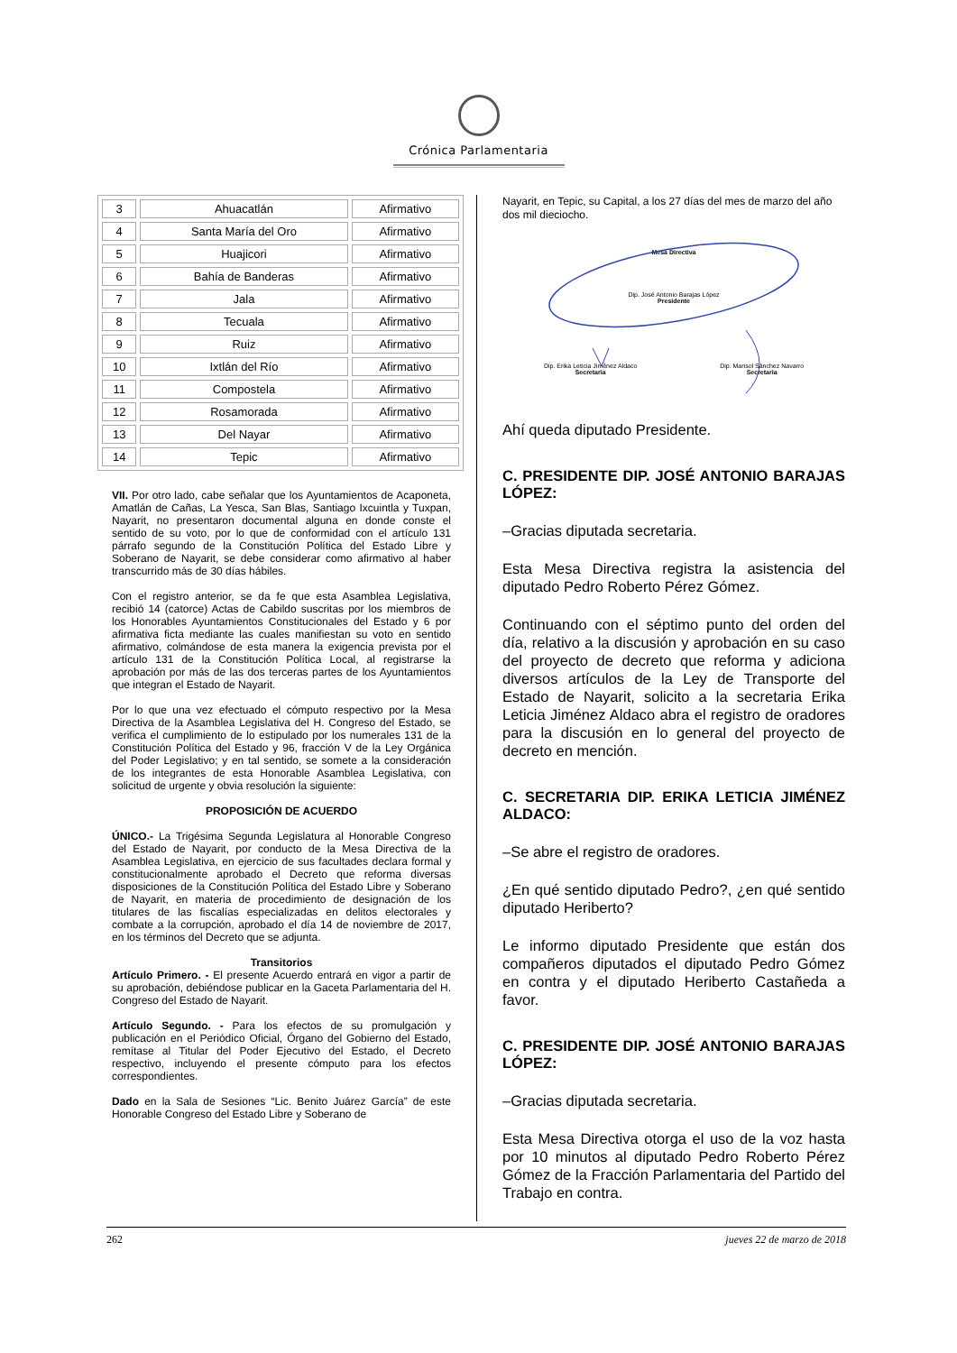Crónica Parlamentaria
| 3 | Ahuacatlán | Afirmativo |
| 4 | Santa María del Oro | Afirmativo |
| 5 | Huajicori | Afirmativo |
| 6 | Bahía de Banderas | Afirmativo |
| 7 | Jala | Afirmativo |
| 8 | Tecuala | Afirmativo |
| 9 | Ruiz | Afirmativo |
| 10 | Ixtlán del Río | Afirmativo |
| 11 | Compostela | Afirmativo |
| 12 | Rosamorada | Afirmativo |
| 13 | Del Nayar | Afirmativo |
| 14 | Tepic | Afirmativo |
VII. Por otro lado, cabe señalar que los Ayuntamientos de Acaponeta, Amatlán de Cañas, La Yesca, San Blas, Santiago Ixcuintla y Tuxpan, Nayarit, no presentaron documental alguna en donde conste el sentido de su voto, por lo que de conformidad con el artículo 131 párrafo segundo de la Constitución Política del Estado Libre y Soberano de Nayarit, se debe considerar como afirmativo al haber transcurrido más de 30 días hábiles.
Con el registro anterior, se da fe que esta Asamblea Legislativa, recibió 14 (catorce) Actas de Cabildo suscritas por los miembros de los Honorables Ayuntamientos Constitucionales del Estado y 6 por afirmativa ficta mediante las cuales manifiestan su voto en sentido afirmativo, colmándose de esta manera la exigencia prevista por el artículo 131 de la Constitución Política Local, al registrarse la aprobación por más de las dos terceras partes de los Ayuntamientos que integran el Estado de Nayarit.
Por lo que una vez efectuado el cómputo respectivo por la Mesa Directiva de la Asamblea Legislativa del H. Congreso del Estado, se verifica el cumplimiento de lo estipulado por los numerales 131 de la Constitución Política del Estado y 96, fracción V de la Ley Orgánica del Poder Legislativo; y en tal sentido, se somete a la consideración de los integrantes de esta Honorable Asamblea Legislativa, con solicitud de urgente y obvia resolución la siguiente:
PROPOSICIÓN DE ACUERDO
ÚNICO.- La Trigésima Segunda Legislatura al Honorable Congreso del Estado de Nayarit, por conducto de la Mesa Directiva de la Asamblea Legislativa, en ejercicio de sus facultades declara formal y constitucionalmente aprobado el Decreto que reforma diversas disposiciones de la Constitución Política del Estado Libre y Soberano de Nayarit, en materia de procedimiento de designación de los titulares de las fiscalías especializadas en delitos electorales y combate a la corrupción, aprobado el día 14 de noviembre de 2017, en los términos del Decreto que se adjunta.
Transitorios
Artículo Primero. - El presente Acuerdo entrará en vigor a partir de su aprobación, debiéndose publicar en la Gaceta Parlamentaria del H. Congreso del Estado de Nayarit.
Artículo Segundo. - Para los efectos de su promulgación y publicación en el Periódico Oficial, Órgano del Gobierno del Estado, remítase al Titular del Poder Ejecutivo del Estado, el Decreto respectivo, incluyendo el presente cómputo para los efectos correspondientes.
Dado en la Sala de Sesiones “Lic. Benito Juárez García” de este Honorable Congreso del Estado Libre y Soberano de
Nayarit, en Tepic, su Capital, a los 27 días del mes de marzo del año dos mil dieciocho.
Mesa Directiva
Dip. José Antonio Barajas López
Presidente
Dip. Erika Leticia Jiménez Aldaco
Secretaria
Dip. Marisol Sánchez Navarro
Secretaria
Ahí queda diputado Presidente.
C. PRESIDENTE DIP. JOSÉ ANTONIO BARAJAS LÓPEZ:
–Gracias diputada secretaria.
Esta Mesa Directiva registra la asistencia del diputado Pedro Roberto Pérez Gómez.
Continuando con el séptimo punto del orden del día, relativo a la discusión y aprobación en su caso del proyecto de decreto que reforma y adiciona diversos artículos de la Ley de Transporte del Estado de Nayarit, solicito a la secretaria Erika Leticia Jiménez Aldaco abra el registro de oradores para la discusión en lo general del proyecto de decreto en mención.
C. SECRETARIA DIP. ERIKA LETICIA JIMÉNEZ ALDACO:
–Se abre el registro de oradores.
¿En qué sentido diputado Pedro?, ¿en qué sentido diputado Heriberto?
Le informo diputado Presidente que están dos compañeros diputados el diputado Pedro Gómez en contra y el diputado Heriberto Castañeda a favor.
C. PRESIDENTE DIP. JOSÉ ANTONIO BARAJAS LÓPEZ:
–Gracias diputada secretaria.
Esta Mesa Directiva otorga el uso de la voz hasta por 10 minutos al diputado Pedro Roberto Pérez Gómez de la Fracción Parlamentaria del Partido del Trabajo en contra.
262 jueves 22 de marzo de 2018